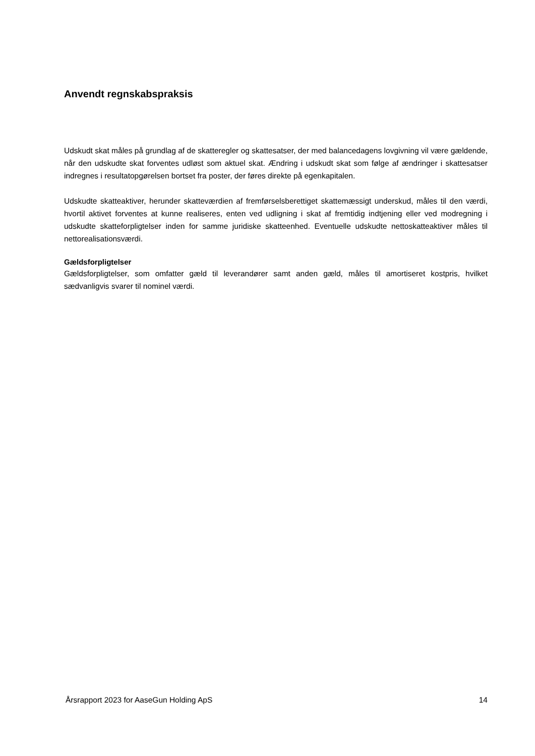Anvendt regnskabspraksis
Udskudt skat måles på grundlag af de skatteregler og skattesatser, der med balancedagens lovgivning vil være gældende, når den udskudte skat forventes udløst som aktuel skat. Ændring i udskudt skat som følge af ændringer i skattesatser indregnes i resultatopgørelsen bortset fra poster, der føres direkte på egenkapitalen.
Udskudte skatteaktiver, herunder skatteværdien af fremførselsberettiget skattemæssigt underskud, måles til den værdi, hvortil aktivet forventes at kunne realiseres, enten ved udligning i skat af fremtidig indtjening eller ved modregning i udskudte skatteforpligtelser inden for samme juridiske skatteenhed. Eventuelle udskudte nettoskatteaktiver måles til nettorealisationsværdi.
Gældsforpligtelser
Gældsforpligtelser, som omfatter gæld til leverandører samt anden gæld, måles til amortiseret kostpris, hvilket sædvanligvis svarer til nominel værdi.
Årsrapport 2023 for AaseGun Holding ApS 14